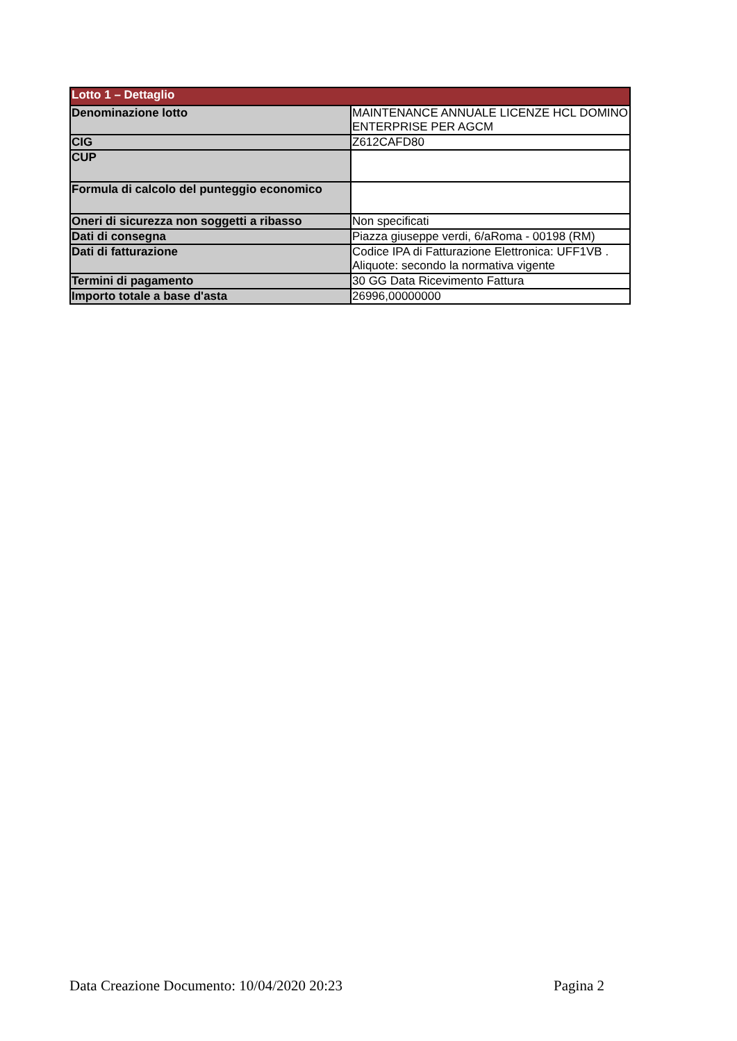| Lotto 1 – Dettaglio | |
| --- | --- |
| Denominazione lotto | MAINTENANCE ANNUALE LICENZE HCL DOMINO ENTERPRISE PER AGCM |
| CIG | Z612CAFD80 |
| CUP | |
| Formula di calcolo del punteggio economico | |
| Oneri di sicurezza non soggetti a ribasso | Non specificati |
| Dati di consegna | Piazza giuseppe verdi, 6/aRoma - 00198 (RM) |
| Dati di fatturazione | Codice IPA di Fatturazione Elettronica: UFF1VB . Aliquote: secondo la normativa vigente |
| Termini di pagamento | 30 GG Data Ricevimento Fattura |
| Importo totale a base d'asta | 26996,00000000 |
Data Creazione Documento: 10/04/2020 20:23 Pagina 2